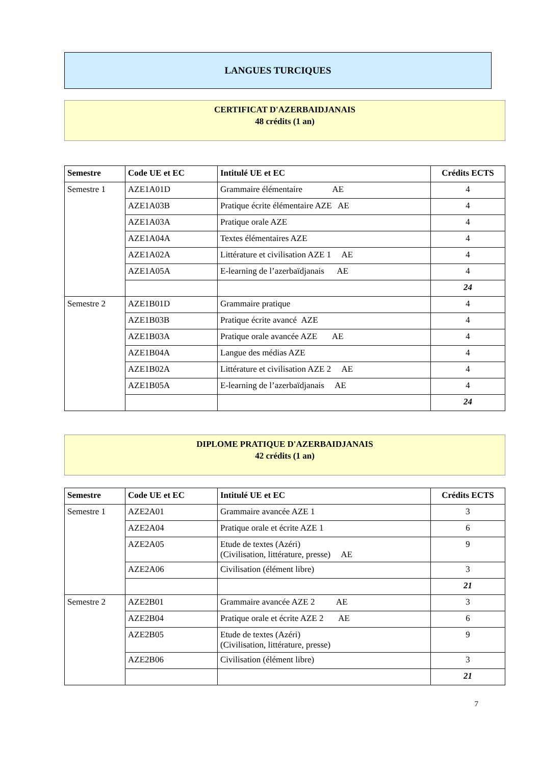LANGUES TURCIQUES
CERTIFICAT D'AZERBAIDJANAIS
48 crédits (1 an)
| Semestre | Code UE et EC | Intitulé UE et EC | Crédits ECTS |
| --- | --- | --- | --- |
| Semestre 1 | AZE1A01D | Grammaire élémentaire AE | 4 |
| | AZE1A03B | Pratique écrite élémentaire AZE AE | 4 |
| | AZE1A03A | Pratique orale AZE | 4 |
| | AZE1A04A | Textes élémentaires AZE | 4 |
| | AZE1A02A | Littérature et civilisation AZE 1 AE | 4 |
| | AZE1A05A | E-learning de l’azerbaïdjanais AE | 4 |
| | | | 24 |
| Semestre 2 | AZE1B01D | Grammaire pratique | 4 |
| | AZE1B03B | Pratique écrite avancé AZE | 4 |
| | AZE1B03A | Pratique orale avancée AZE AE | 4 |
| | AZE1B04A | Langue des médias AZE | 4 |
| | AZE1B02A | Littérature et civilisation AZE 2 AE | 4 |
| | AZE1B05A | E-learning de l’azerbaïdjanais AE | 4 |
| | | | 24 |
DIPLOME PRATIQUE D'AZERBAIDJANAIS
42 crédits (1 an)
| Semestre | Code UE et EC | Intitulé UE et EC | Crédits ECTS |
| --- | --- | --- | --- |
| Semestre 1 | AZE2A01 | Grammaire avancée AZE 1 | 3 |
| | AZE2A04 | Pratique orale et écrite AZE 1 | 6 |
| | AZE2A05 | Etude de textes (Azéri) (Civilisation, littérature, presse) AE | 9 |
| | AZE2A06 | Civilisation (élément libre) | 3 |
| | | | 21 |
| Semestre 2 | AZE2B01 | Grammaire avancée AZE 2 AE | 3 |
| | AZE2B04 | Pratique orale et écrite AZE 2 AE | 6 |
| | AZE2B05 | Etude de textes (Azéri) (Civilisation, littérature, presse) | 9 |
| | AZE2B06 | Civilisation (élément libre) | 3 |
| | | | 21 |
7